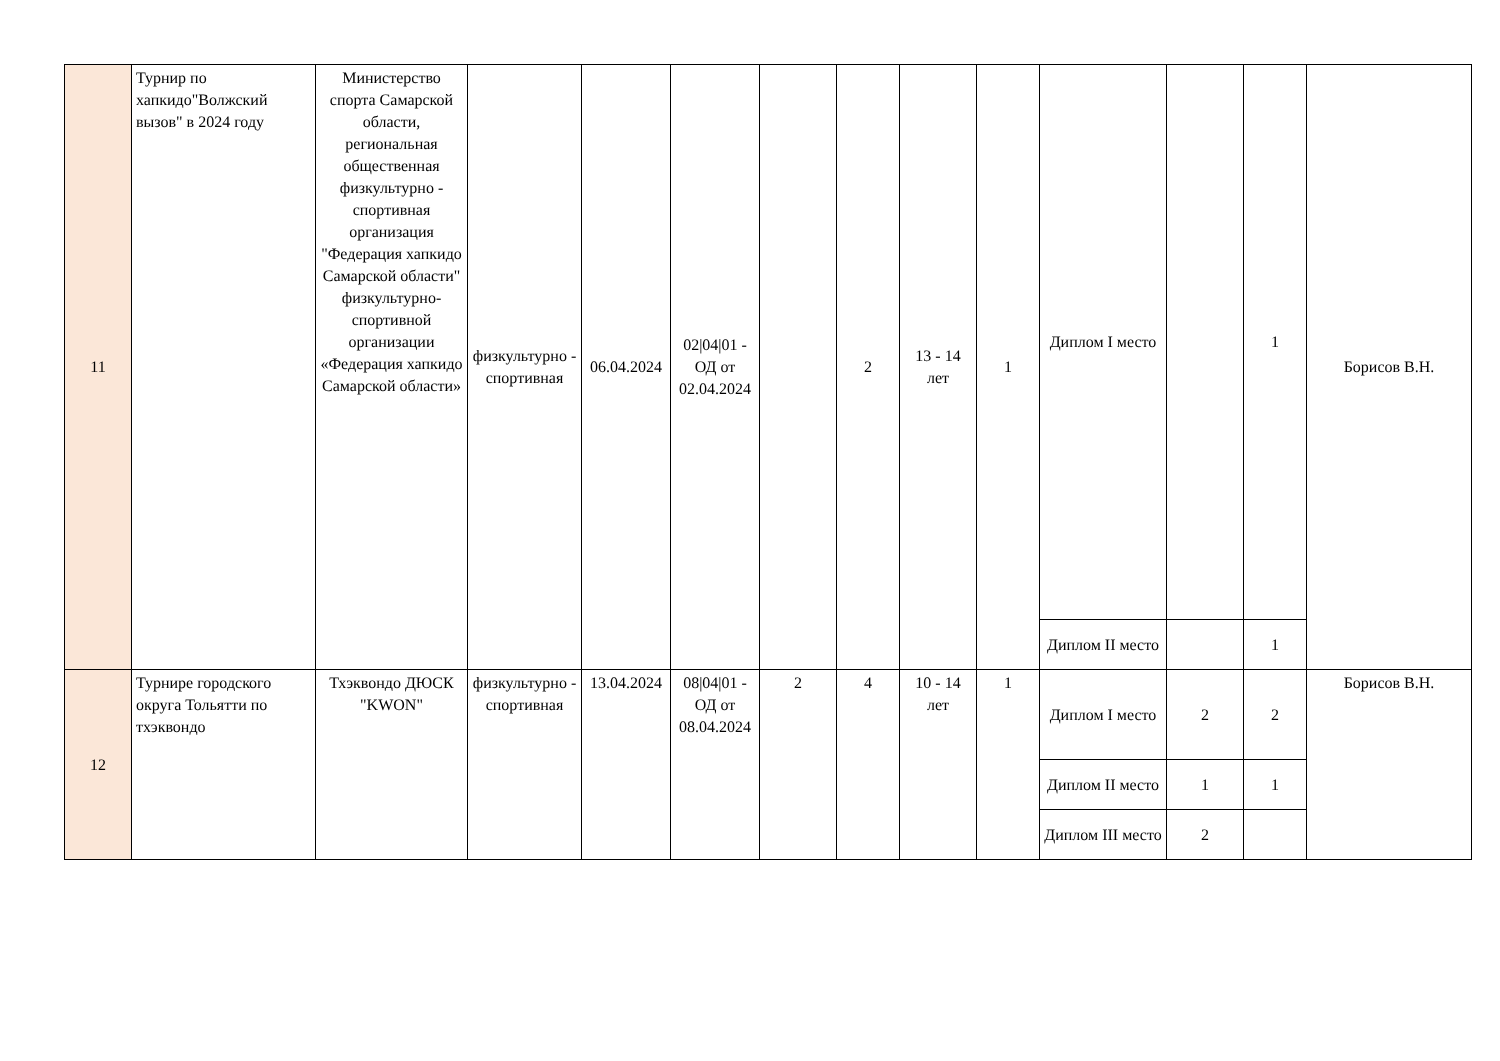| 11 | Турнир по хапкидо"Волжский вызов" в 2024 году | Министерство спорта Самарской области, региональная общественная физкультурно - спортивная организация "Федерация хапкидо Самарской области" физкультурно-спортивной организации «Федерация хапкидо Самарской области» | физкультурно - спортивная | 06.04.2024 | 02/04/01 - ОД от 02.04.2024 | | 2 | 13 - 14 лет | 1 | Диплом I место | | 1 | Борисов В.Н. |
| | | | | | | | | | | Диплом II место | | 1 | |
| 12 | Турнире городского округа Тольятти по тхэквондо | Тхэквондо ДЮСК "KWON" | физкультурно - спортивная | 13.04.2024 | 08/04/01 - ОД от 08.04.2024 | 2 | 4 | 10 - 14 лет | 1 | Диплом I место | 2 | 2 | Борисов В.Н. |
| | | | | | | | | | | Диплом II место | 1 | 1 | |
| | | | | | | | | | | Диплом III место | 2 | | |